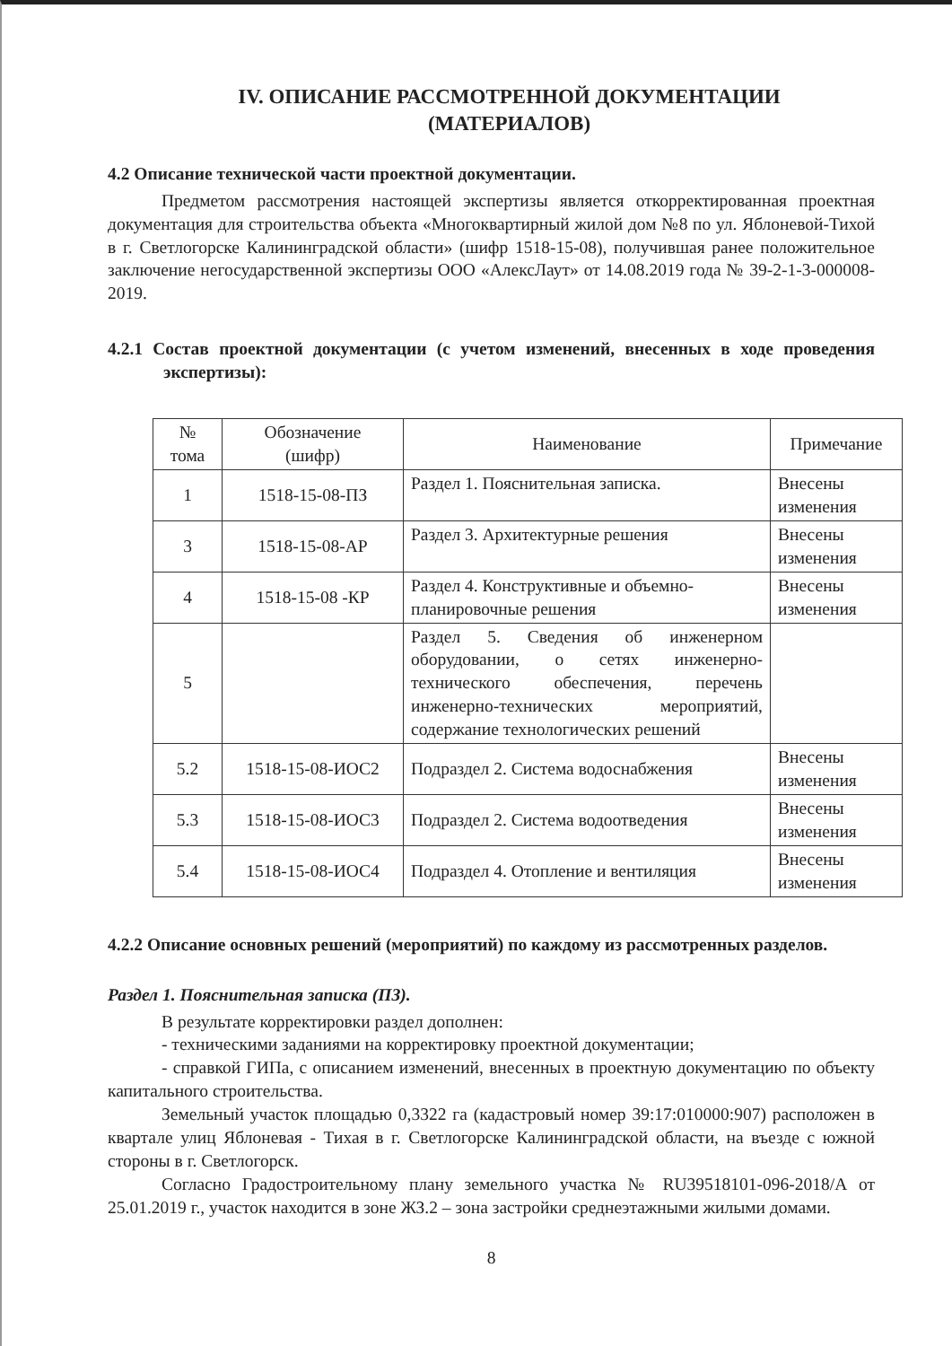IV. ОПИСАНИЕ РАССМОТРЕННОЙ ДОКУМЕНТАЦИИ
(МАТЕРИАЛОВ)
4.2 Описание технической части проектной документации.
Предметом рассмотрения настоящей экспертизы является откорректированная проектная документация для строительства объекта «Многоквартирный жилой дом №8 по ул. Яблоневой-Тихой в г. Светлогорске Калининградской области» (шифр 1518-15-08), получившая ранее положительное заключение негосударственной экспертизы ООО «АлексЛаут» от 14.08.2019 года № 39-2-1-3-000008-2019.
4.2.1 Состав проектной документации (с учетом изменений, внесенных в ходе проведения экспертизы):
| № тома | Обозначение (шифр) | Наименование | Примечание |
| 1 | 1518-15-08-ПЗ | Раздел 1. Пояснительная записка. | Внесены изменения |
| 3 | 1518-15-08-АР | Раздел 3. Архитектурные решения | Внесены изменения |
| 4 | 1518-15-08 -КР | Раздел 4. Конструктивные и объемно-планировочные решения | Внесены изменения |
| 5 | | Раздел 5. Сведения об инженерном оборудовании, о сетях инженерно-технического обеспечения, перечень инженерно-технических мероприятий, содержание технологических решений | |
| 5.2 | 1518-15-08-ИОС2 | Подраздел 2. Система водоснабжения | Внесены изменения |
| 5.3 | 1518-15-08-ИОС3 | Подраздел 2. Система водоотведения | Внесены изменения |
| 5.4 | 1518-15-08-ИОС4 | Подраздел 4. Отопление и вентиляция | Внесены изменения |
4.2.2 Описание основных решений (мероприятий) по каждому из рассмотренных разделов.
Раздел 1. Пояснительная записка (ПЗ).
В результате корректировки раздел дополнен:
- техническими заданиями на корректировку проектной документации;
- справкой ГИПа, с описанием изменений, внесенных в проектную документацию по объекту капитального строительства.
Земельный участок площадью 0,3322 га (кадастровый номер 39:17:010000:907) расположен в квартале улиц Яблоневая - Тихая в г. Светлогорске Калининградской области, на въезде с южной стороны в г. Светлогорск.
Согласно Градостроительному плану земельного участка № RU39518101-096-2018/А от 25.01.2019 г., участок находится в зоне ЖЗ.2 – зона застройки среднеэтажными жилыми домами.
8